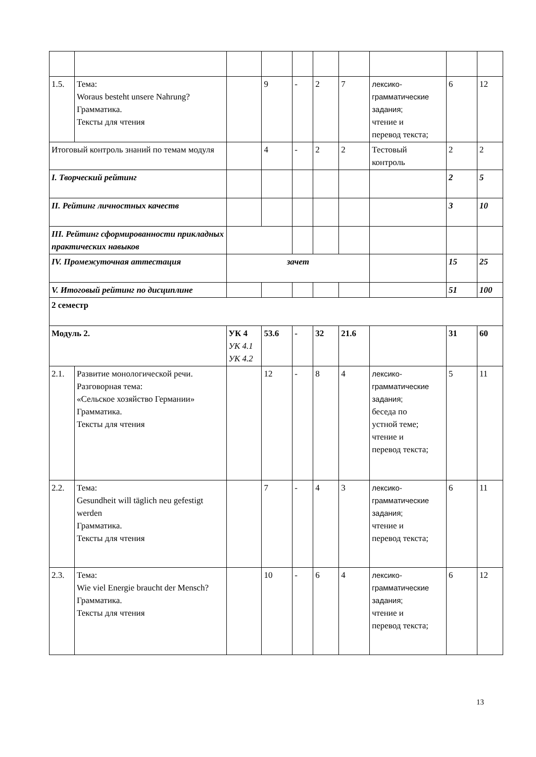| 1.5. | Тема: Woraus besteht unsere Nahrung? Грамматика. Тексты для чтения | | 9 | - | 2 | 7 | лексико- грамматические задания; чтение и перевод текста; | 6 | 12 |
| Итоговый контроль знаний по темам модуля | | | 4 | - | 2 | 2 | Тестовый контроль | 2 | 2 |
| I. Творческий рейтинг | | | | | | | | 2 | 5 |
| II. Рейтинг личностных качеств | | | | | | | | 3 | 10 |
| III. Рейтинг сформированности прикладных практических навыков | | | | | | | | | |
| IV. Промежуточная аттестация | | зачет | | | | | | 15 | 25 |
| V. Итоговый рейтинг по дисциплине | | | | | | | | 51 | 100 |
| 2 семестр | | | | | | | | | |
| Модуль 2. | | УК 4 УК 4.1 УК 4.2 | 53.6 | - | 32 | 21.6 | | 31 | 60 |
| 2.1. | Развитие монологической речи. Разговорная тема: «Сельское хозяйство Германии» Грамматика. Тексты для чтения | | 12 | - | 8 | 4 | лексико- грамматические задания; беседа по устной теме; чтение и перевод текста; | 5 | 11 |
| 2.2. | Тема: Gesundheit will täglich neu gefestigt werden Грамматика. Тексты для чтения | | 7 | - | 4 | 3 | лексико- грамматические задания; чтение и перевод текста; | 6 | 11 |
| 2.3. | Тема: Wie viel Energie braucht der Mensch? Грамматика. Тексты для чтения | | 10 | - | 6 | 4 | лексико- грамматические задания; чтение и перевод текста; | 6 | 12 |
13